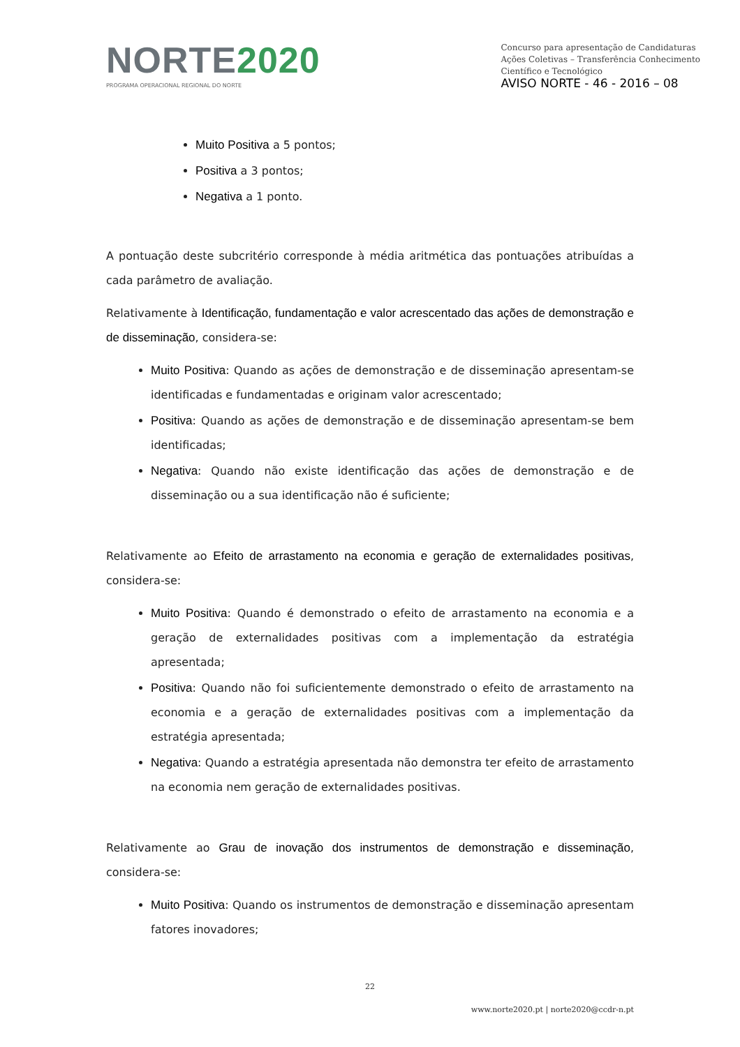NORTE2020
PROGRAMA OPERACIONAL REGIONAL DO NORTE
Concurso para apresentação de Candidaturas
Ações Coletivas – Transferência Conhecimento
Científico e Tecnológico
AVISO NORTE - 46 - 2016 – 08
Muito Positiva a 5 pontos;
Positiva a 3 pontos;
Negativa a 1 ponto.
A pontuação deste subcritério corresponde à média aritmética das pontuações atribuídas a cada parâmetro de avaliação.
Relativamente à Identificação, fundamentação e valor acrescentado das ações de demonstração e de disseminação, considera-se:
Muito Positiva: Quando as ações de demonstração e de disseminação apresentam-se identificadas e fundamentadas e originam valor acrescentado;
Positiva: Quando as ações de demonstração e de disseminação apresentam-se bem identificadas;
Negativa: Quando não existe identificação das ações de demonstração e de disseminação ou a sua identificação não é suficiente;
Relativamente ao Efeito de arrastamento na economia e geração de externalidades positivas, considera-se:
Muito Positiva: Quando é demonstrado o efeito de arrastamento na economia e a geração de externalidades positivas com a implementação da estratégia apresentada;
Positiva: Quando não foi suficientemente demonstrado o efeito de arrastamento na economia e a geração de externalidades positivas com a implementação da estratégia apresentada;
Negativa: Quando a estratégia apresentada não demonstra ter efeito de arrastamento na economia nem geração de externalidades positivas.
Relativamente ao Grau de inovação dos instrumentos de demonstração e disseminação, considera-se:
Muito Positiva: Quando os instrumentos de demonstração e disseminação apresentam fatores inovadores;
22
www.norte2020.pt | norte2020@ccdr-n.pt